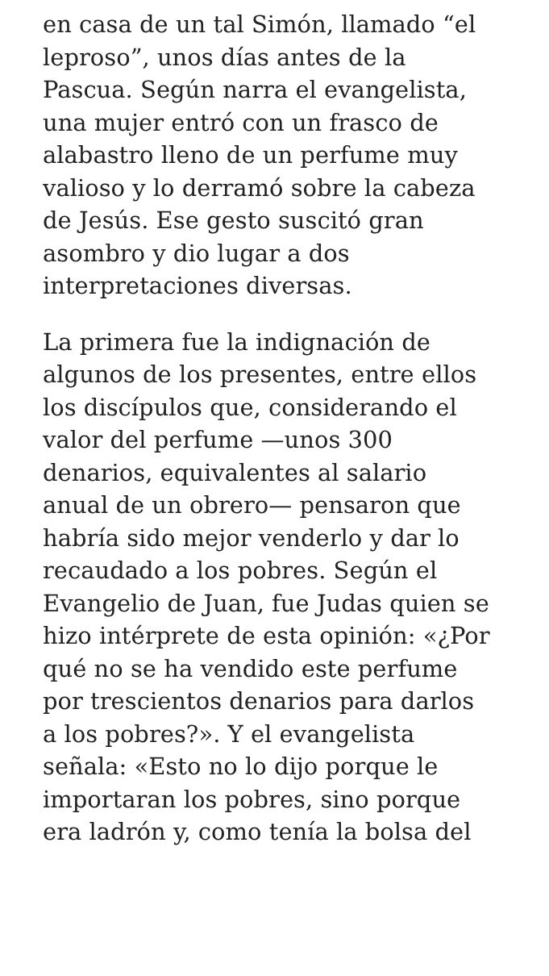en casa de un tal Simón, llamado “el
leproso”, unos días antes de la
Pascua. Según narra el evangelista,
una mujer entró con un frasco de
alabastro lleno de un perfume muy
valioso y lo derramó sobre la cabeza
de Jesús. Ese gesto suscitó gran
asombro y dio lugar a dos
interpretaciones diversas.
La primera fue la indignación de
algunos de los presentes, entre ellos
los discípulos que, considerando el
valor del perfume —unos 300
denarios, equivalentes al salario
anual de un obrero— pensaron que
habría sido mejor venderlo y dar lo
recaudado a los pobres. Según el
Evangelio de Juan, fue Judas quien se
hizo intérprete de esta opinión: «¿Por
qué no se ha vendido este perfume
por trescientos denarios para darlos
a los pobres?». Y el evangelista
señala: «Esto no lo dijo porque le
importaran los pobres, sino porque
era ladrón y, como tenía la bolsa del